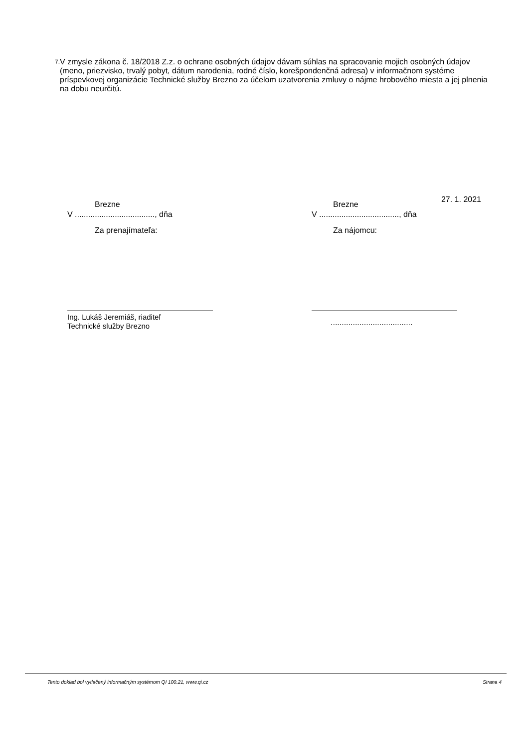7. V zmysle zákona č. 18/2018 Z.z. o ochrane osobných údajov dávam súhlas na spracovanie mojich osobných údajov (meno, priezvisko, trvalý pobyt, dátum narodenia, rodné číslo, korešpondenčná adresa) v informačnom systéme príspevkovej organizácie Technické služby Brezno za účelom uzatvorenia zmluvy o nájme hrobového miesta a jej plnenia na dobu neurčitú.
Brezne
V ...................................., dňa
Za prenajímateľa:
Ing. Lukáš Jeremiáš, riaditeľ
Technické služby Brezno
Brezne 27. 1. 2021
V ...................................., dňa
Za nájomcu:
.....................................
Tento doklad bol vytlačený informačným systémom QI 100.21, www.qi.cz Strana 4